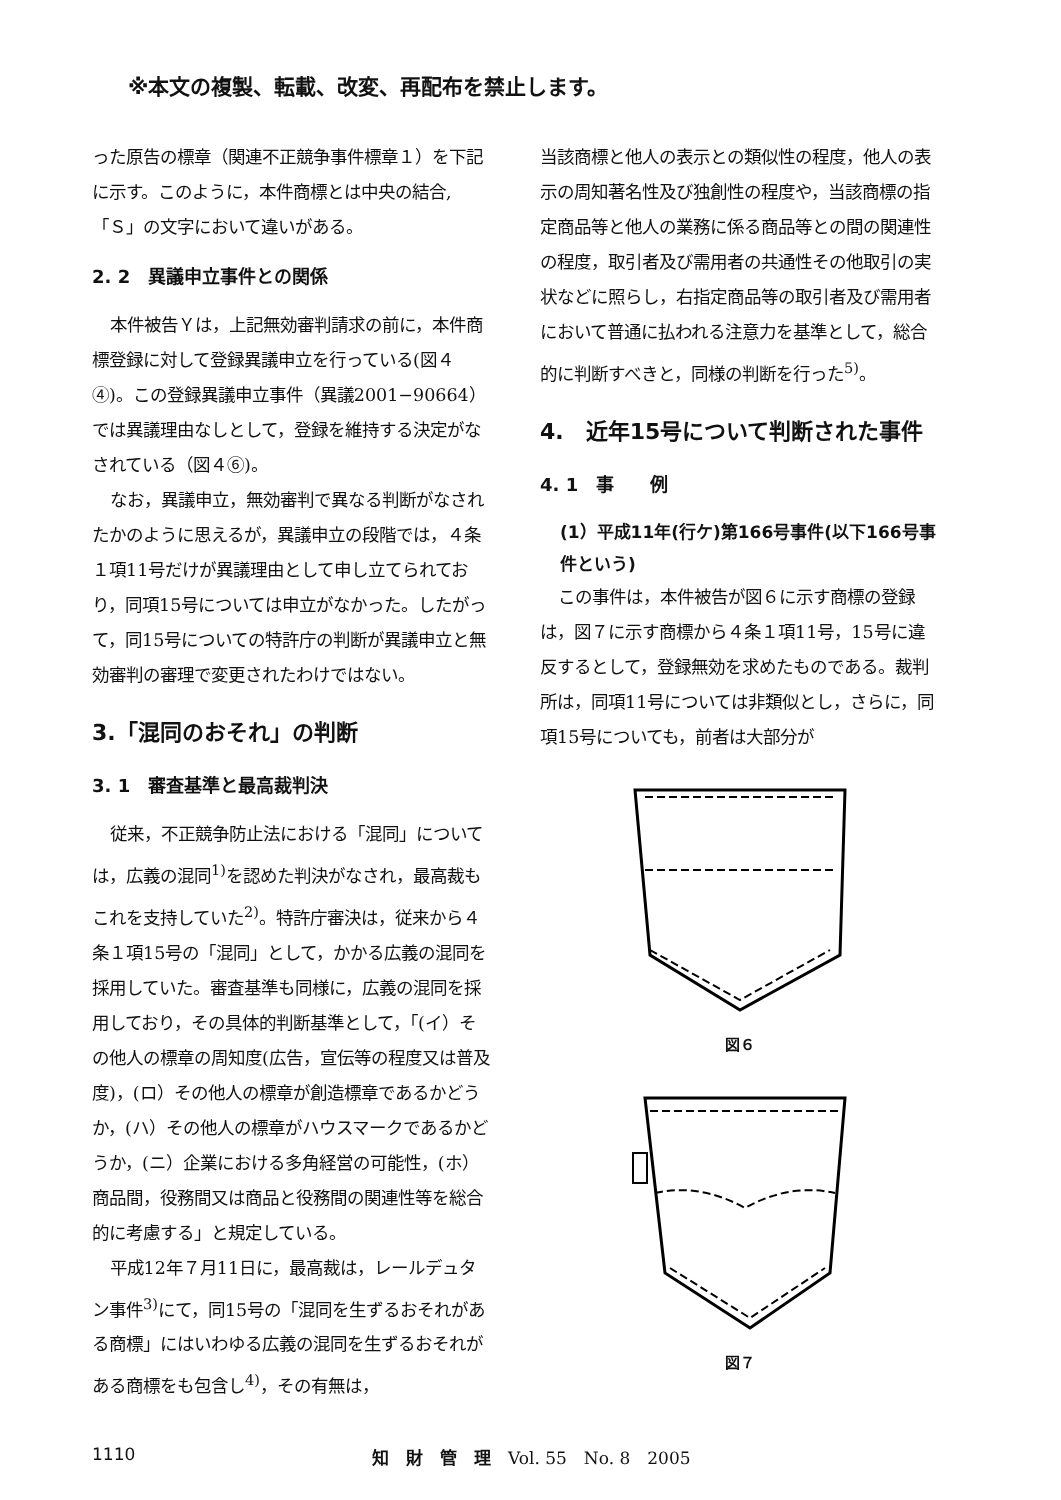※本文の複製、転載、改変、再配布を禁止します。
った原告の標章（関連不正競争事件標章１）を下記に示す。このように，本件商標とは中央の結合,「Ｓ」の文字において違いがある。
2. 2　異議申立事件との関係
本件被告Ｙは，上記無効審判請求の前に，本件商標登録に対して登録異議申立を行っている(図４④)。この登録異議申立事件（異議2001−90664）では異議理由なしとして，登録を維持する決定がなされている（図４⑥)。
なお，異議申立，無効審判で異なる判断がなされたかのように思えるが，異議申立の段階では，４条１項11号だけが異議理由として申し立てられており，同項15号については申立がなかった。したがって，同15号についての特許庁の判断が異議申立と無効審判の審理で変更されたわけではない。
3.「混同のおそれ」の判断
3. 1　審査基準と最高裁判決
従来，不正競争防止法における「混同」については，広義の混同<sup>1)</sup>を認めた判決がなされ，最高裁もこれを支持していた<sup>2)</sup>。特許庁審決は，従来から４条１項15号の「混同」として，かかる広義の混同を採用していた。審査基準も同様に，広義の混同を採用しており，その具体的判断基準として，「(イ）その他人の標章の周知度(広告，宣伝等の程度又は普及度)，(ロ）その他人の標章が創造標章であるかどうか，(ハ）その他人の標章がハウスマークであるかどうか，(ニ）企業における多角経営の可能性，(ホ）商品間，役務間又は商品と役務間の関連性等を総合的に考慮する」と規定している。
平成12年７月11日に，最高裁は，レールデュタン事件<sup>3)</sup>にて，同15号の「混同を生ずるおそれがある商標」にはいわゆる広義の混同を生ずるおそれがある商標をも包含し<sup>4)</sup>，その有無は，
当該商標と他人の表示との類似性の程度，他人の表示の周知著名性及び独創性の程度や，当該商標の指定商品等と他人の業務に係る商品等との間の関連性の程度，取引者及び需用者の共通性その他取引の実状などに照らし，右指定商品等の取引者及び需用者において普通に払われる注意力を基準として，総合的に判断すべきと，同様の判断を行った<sup>5)</sup>。
4.　近年15号について判断された事件
4. 1　事　　例
(1）平成11年(行ケ)第166号事件(以下166号事件という)
この事件は，本件被告が図６に示す商標の登録は，図７に示す商標から４条１項11号，15号に違反するとして，登録無効を求めたものである。裁判所は，同項11号については非類似とし，さらに，同項15号についても，前者は大部分が
図６
図７
1110 知　財　管　理　Vol. 55　No. 8　2005